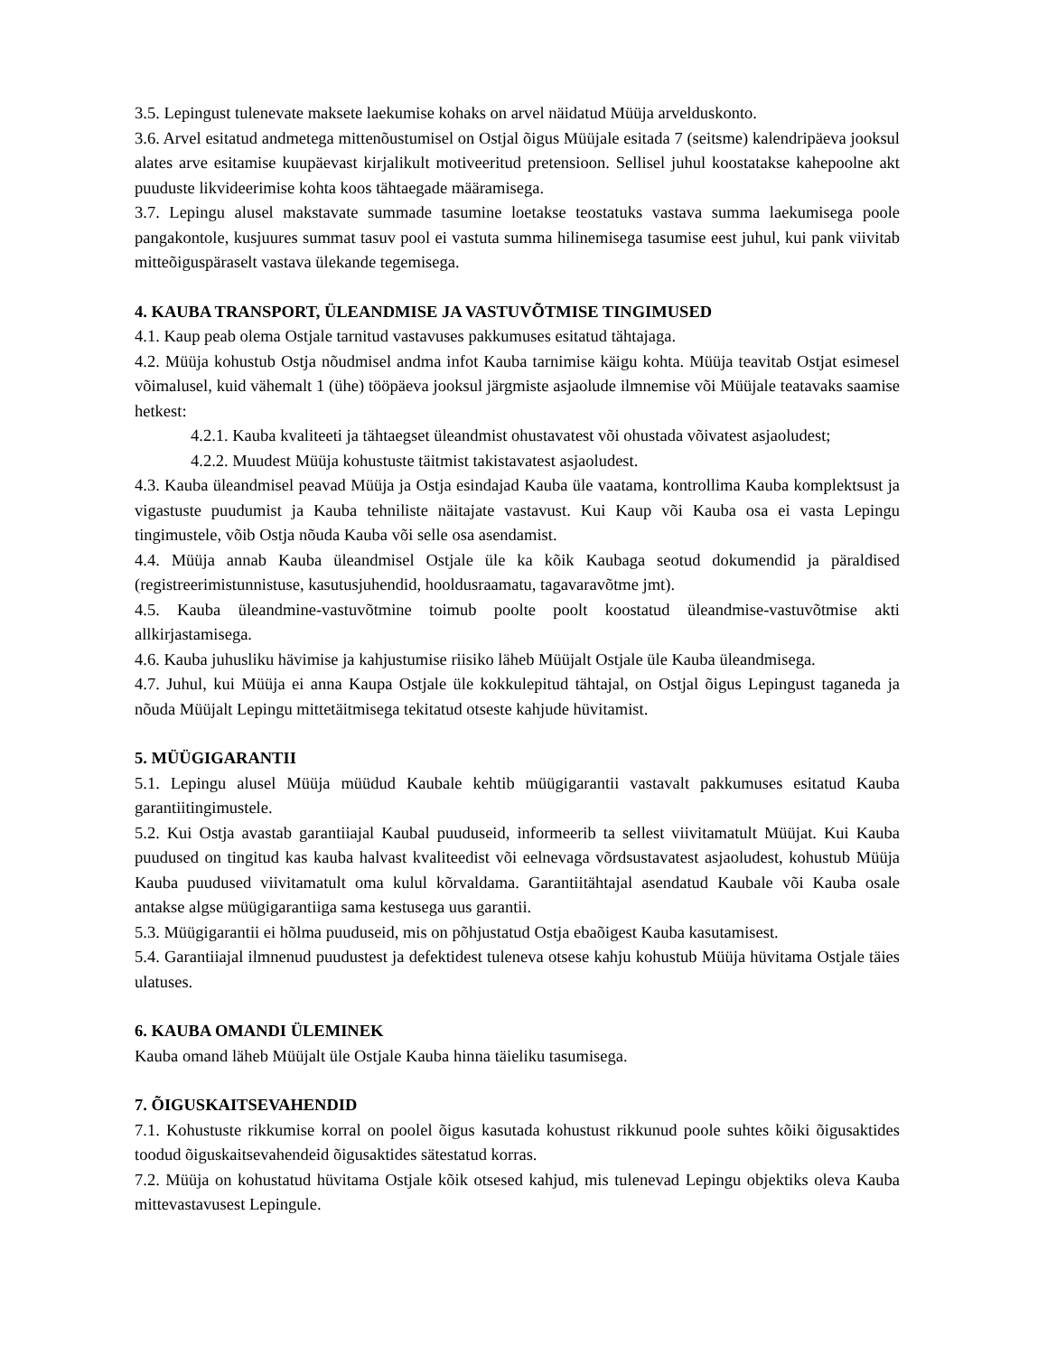3.5. Lepingust tulenevate maksete laekumise kohaks on arvel näidatud Müüja arvelduskonto.
3.6. Arvel esitatud andmetega mittenõustumisel on Ostjal õigus Müüjale esitada 7 (seitsme) kalendripäeva jooksul alates arve esitamise kuupäevast kirjalikult motiveeritud pretensioon. Sellisel juhul koostatakse kahepoolne akt puuduste likvideerimise kohta koos tähtaegade määramisega.
3.7. Lepingu alusel makstavate summade tasumine loetakse teostatuks vastava summa laekumisega poole pangakontole, kusjuures summat tasuv pool ei vastuta summa hilinemisega tasumise eest juhul, kui pank viivitab mitteõiguspäraselt vastava ülekande tegemisega.
4. KAUBA TRANSPORT, ÜLEANDMISE JA VASTUVÕTMISE TINGIMUSED
4.1. Kaup peab olema Ostjale tarnitud vastavuses pakkumuses esitatud tähtajaga.
4.2. Müüja kohustub Ostja nõudmisel andma infot Kauba tarnimise käigu kohta. Müüja teavitab Ostjat esimesel võimalusel, kuid vähemalt 1 (ühe) tööpäeva jooksul järgmiste asjaolude ilmnemise või Müüjale teatavaks saamise hetkest:
4.2.1. Kauba kvaliteeti ja tähtaegset üleandmist ohustavatest või ohustada võivatest asjaoludest;
4.2.2. Muudest Müüja kohustuste täitmist takistavatest asjaoludest.
4.3. Kauba üleandmisel peavad Müüja ja Ostja esindajad Kauba üle vaatama, kontrollima Kauba komplektsust ja vigastuste puudumist ja Kauba tehniliste näitajate vastavust. Kui Kaup või Kauba osa ei vasta Lepingu tingimustele, võib Ostja nõuda Kauba või selle osa asendamist.
4.4. Müüja annab Kauba üleandmisel Ostjale üle ka kõik Kaubaga seotud dokumendid ja päraldised (registreerimistunnistuse, kasutusjuhendid, hooldusraamatu, tagavaravõtme jmt).
4.5. Kauba üleandmine-vastuvõtmine toimub poolte poolt koostatud üleandmise-vastuvõtmise akti allkirjastamisega.
4.6. Kauba juhusliku hävimise ja kahjustumise riisiko läheb Müüjalt Ostjale üle Kauba üleandmisega.
4.7. Juhul, kui Müüja ei anna Kaupa Ostjale üle kokkulepitud tähtajal, on Ostjal õigus Lepingust taganeda ja nõuda Müüjalt Lepingu mittetäitmisega tekitatud otseste kahjude hüvitamist.
5. MÜÜGIGARANTII
5.1. Lepingu alusel Müüja müüdud Kaubale kehtib müügigarantii vastavalt pakkumuses esitatud Kauba garantiitingimustele.
5.2. Kui Ostja avastab garantiiajal Kaubal puuduseid, informeerib ta sellest viivitamatult Müüjat. Kui Kauba puudused on tingitud kas kauba halvast kvaliteedist või eelnevaga võrdsustavatest asjaoludest, kohustub Müüja Kauba puudused viivitamatult oma kulul kõrvaldama. Garantiitähtajal asendatud Kaubale või Kauba osale antakse algse müügigarantiiga sama kestusega uus garantii.
5.3. Müügigarantii ei hõlma puuduseid, mis on põhjustatud Ostja ebaõigest Kauba kasutamisest.
5.4. Garantiiajal ilmnenud puudustest ja defektidest tuleneva otsese kahju kohustub Müüja hüvitama Ostjale täies ulatuses.
6. KAUBA OMANDI ÜLEMINEK
Kauba omand läheb Müüjalt üle Ostjale Kauba hinna täieliku tasumisega.
7. ÕIGUSKAITSEVAHENDID
7.1. Kohustuste rikkumise korral on poolel õigus kasutada kohustust rikkunud poole suhtes kõiki õigusaktides toodud õiguskaitsevahendeid õigusaktides sätestatud korras.
7.2. Müüja on kohustatud hüvitama Ostjale kõik otsesed kahjud, mis tulenevad Lepingu objektiks oleva Kauba mittevastavusest Lepingule.